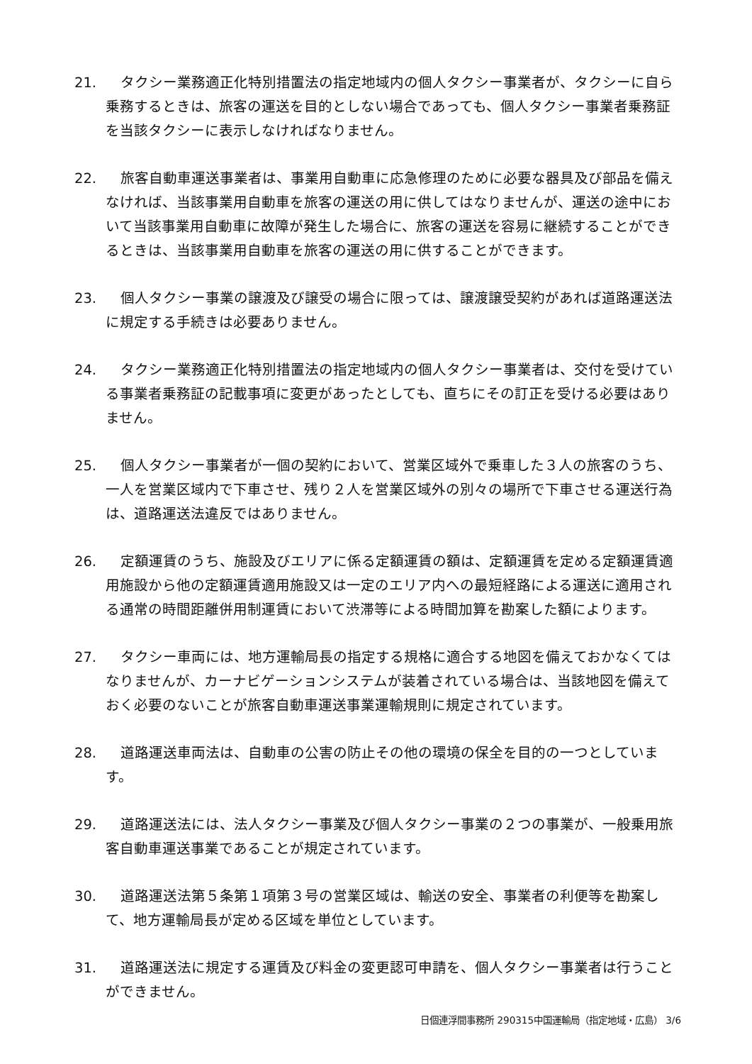21. タクシー業務適正化特別措置法の指定地域内の個人タクシー事業者が、タクシーに自ら乗務するときは、旅客の運送を目的としない場合であっても、個人タクシー事業者乗務証を当該タクシーに表示しなければなりません。
22. 旅客自動車運送事業者は、事業用自動車に応急修理のために必要な器具及び部品を備えなければ、当該事業用自動車を旅客の運送の用に供してはなりませんが、運送の途中において当該事業用自動車に故障が発生した場合に、旅客の運送を容易に継続することができるときは、当該事業用自動車を旅客の運送の用に供することができます。
23. 個人タクシー事業の譲渡及び譲受の場合に限っては、譲渡譲受契約があれば道路運送法に規定する手続きは必要ありません。
24. タクシー業務適正化特別措置法の指定地域内の個人タクシー事業者は、交付を受けている事業者乗務証の記載事項に変更があったとしても、直ちにその訂正を受ける必要はありません。
25. 個人タクシー事業者が一個の契約において、営業区域外で乗車した３人の旅客のうち、一人を営業区域内で下車させ、残り２人を営業区域外の別々の場所で下車させる運送行為は、道路運送法違反ではありません。
26. 定額運賃のうち、施設及びエリアに係る定額運賃の額は、定額運賃を定める定額運賃適用施設から他の定額運賃適用施設又は一定のエリア内への最短経路による運送に適用される通常の時間距離併用制運賃において渋滞等による時間加算を勘案した額によります。
27. タクシー車両には、地方運輸局長の指定する規格に適合する地図を備えておかなくてはなりませんが、カーナビゲーションシステムが装着されている場合は、当該地図を備えておく必要のないことが旅客自動車運送事業運輸規則に規定されています。
28. 道路運送車両法は、自動車の公害の防止その他の環境の保全を目的の一つとしています。
29. 道路運送法には、法人タクシー事業及び個人タクシー事業の２つの事業が、一般乗用旅客自動車運送事業であることが規定されています。
30. 道路運送法第５条第１項第３号の営業区域は、輸送の安全、事業者の利便等を勘案して、地方運輸局長が定める区域を単位としています。
31. 道路運送法に規定する運賃及び料金の変更認可申請を、個人タクシー事業者は行うことができません。
日個連浮間事務所 290315中国運輸局（指定地域・広島） 3/6